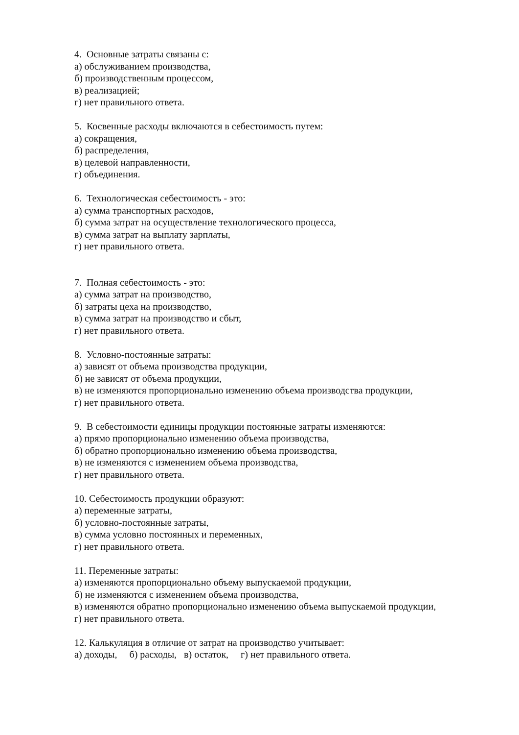4. Основные затраты связаны с:
а) обслуживанием производства,
б) производственным процессом,
в) реализацией;
г) нет правильного ответа.
5. Косвенные расходы включаются в себестоимость путем:
а) сокращения,
б) распределения,
в) целевой направленности,
г) объединения.
6. Технологическая себестоимость - это:
а) сумма транспортных расходов,
б) сумма затрат на осуществление технологического процесса,
в) сумма затрат на выплату зарплаты,
г) нет правильного ответа.
7. Полная себестоимость - это:
а) сумма затрат на производство,
б) затраты цеха на производство,
в) сумма затрат на производство и сбыт,
г) нет правильного ответа.
8. Условно-постоянные затраты:
а) зависят от объема производства продукции,
б) не зависят от объема продукции,
в) не изменяются пропорционально изменению объема производства продукции,
г) нет правильного ответа.
9. В себестоимости единицы продукции постоянные затраты изменяются:
а) прямо пропорционально изменению объема производства,
б) обратно пропорционально изменению объема производства,
в) не изменяются с изменением объема производства,
г) нет правильного ответа.
10. Себестоимость продукции образуют:
а) переменные затраты,
б) условно-постоянные затраты,
в) сумма условно постоянных и переменных,
г) нет правильного ответа.
11. Переменные затраты:
а) изменяются пропорционально объему выпускаемой продукции,
б) не изменяются с изменением объема производства,
в) изменяются обратно пропорционально изменению объема выпускаемой продукции,
г) нет правильного ответа.
12. Калькуляция в отличие от затрат на производство учитывает:
а) доходы, б) расходы, в) остаток, г) нет правильного ответа.